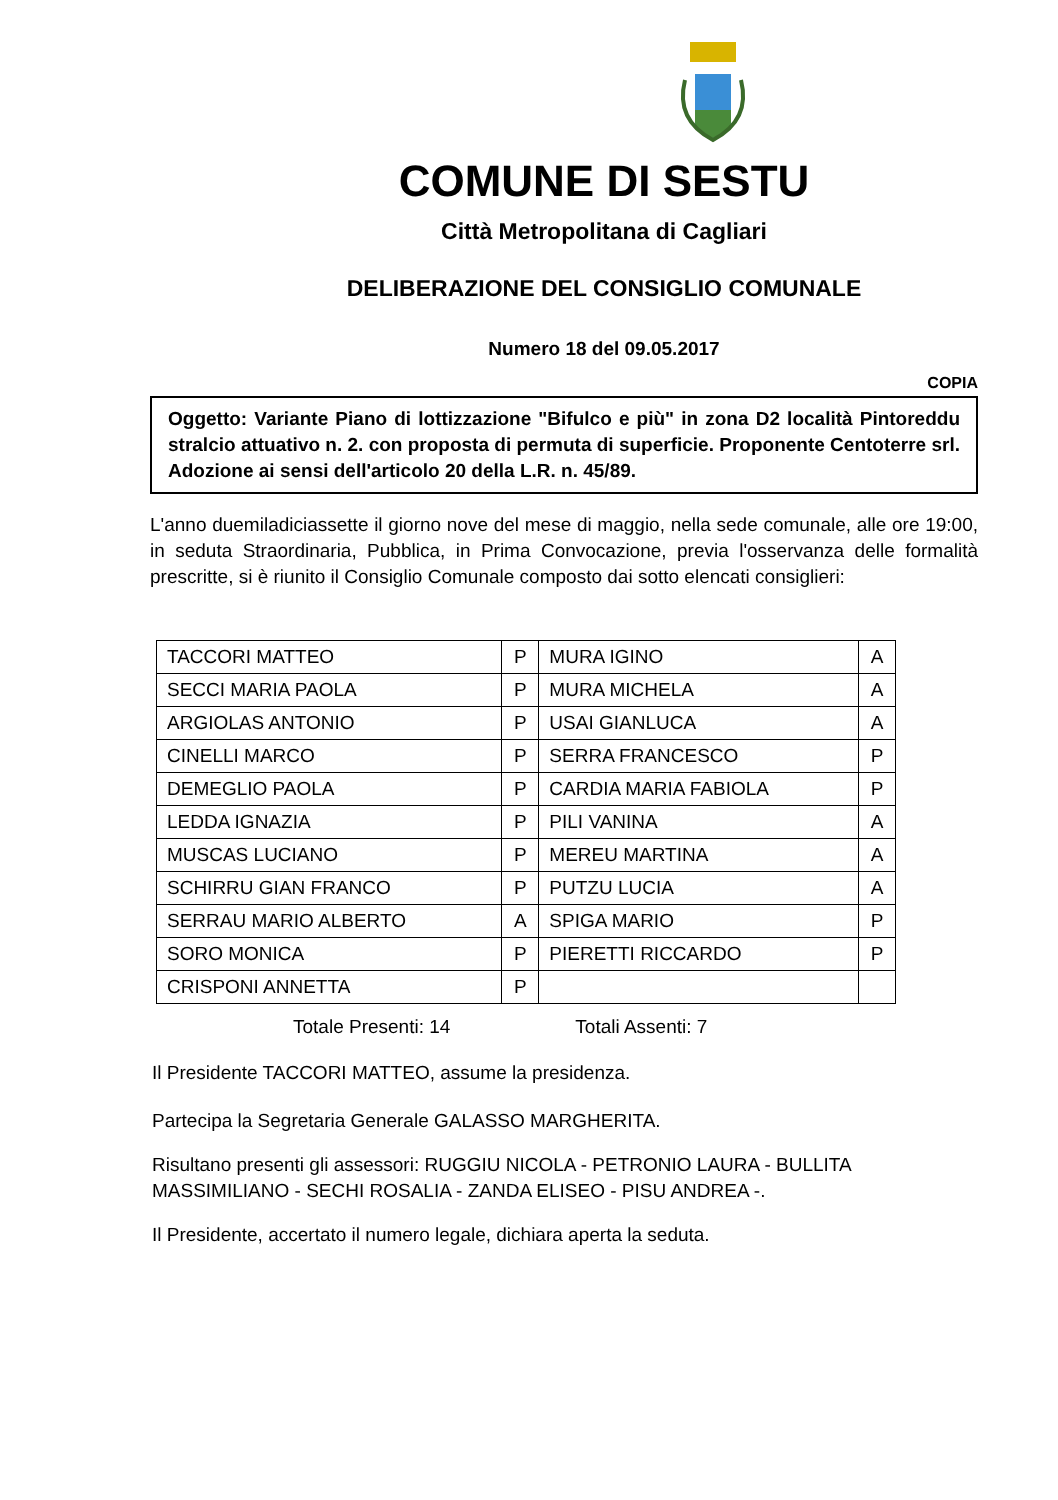COMUNE DI SESTU
Città Metropolitana di Cagliari
DELIBERAZIONE DEL CONSIGLIO COMUNALE
Numero 18 del 09.05.2017
COPIA
Oggetto: Variante Piano di lottizzazione "Bifulco e più" in zona D2 località Pintoreddu stralcio attuativo n. 2. con proposta di permuta di superficie. Proponente Centoterre srl. Adozione ai sensi dell'articolo 20 della L.R. n. 45/89.
L'anno duemiladiciassette il giorno nove del mese di maggio, nella sede comunale, alle ore 19:00, in seduta Straordinaria, Pubblica, in Prima Convocazione, previa l'osservanza delle formalità prescritte, si è riunito il Consiglio Comunale composto dai sotto elencati consiglieri:
| TACCORI MATTEO | P | MURA IGINO | A |
| SECCI MARIA PAOLA | P | MURA MICHELA | A |
| ARGIOLAS ANTONIO | P | USAI GIANLUCA | A |
| CINELLI MARCO | P | SERRA FRANCESCO | P |
| DEMEGLIO PAOLA | P | CARDIA MARIA FABIOLA | P |
| LEDDA IGNAZIA | P | PILI VANINA | A |
| MUSCAS LUCIANO | P | MEREU MARTINA | A |
| SCHIRRU GIAN FRANCO | P | PUTZU LUCIA | A |
| SERRAU MARIO ALBERTO | A | SPIGA MARIO | P |
| SORO MONICA | P | PIERETTI RICCARDO | P |
| CRISPONI ANNETTA | P | | |
Totale Presenti: 14 Totali Assenti: 7
Il Presidente TACCORI MATTEO, assume la presidenza.
Partecipa la Segretaria Generale GALASSO MARGHERITA.
Risultano presenti gli assessori: RUGGIU NICOLA - PETRONIO LAURA - BULLITA MASSIMILIANO - SECHI ROSALIA - ZANDA ELISEO - PISU ANDREA -.
Il Presidente, accertato il numero legale, dichiara aperta la seduta.